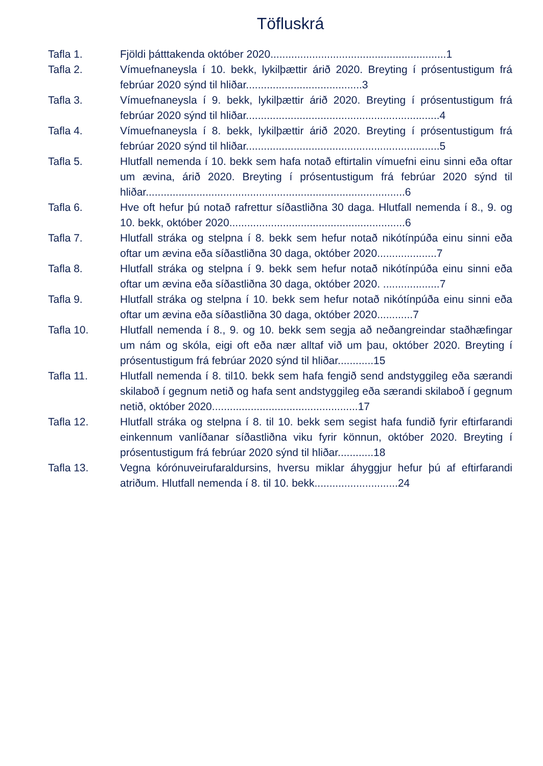Töfluskrá
Tafla 1. Fjöldi þátttakenda október 2020...........................................................1
Tafla 2. Vímuefnaneysla í 10. bekk, lykilþættir árið 2020. Breyting í prósentustigum frá febrúar 2020 sýnd til hliðar.......................................3
Tafla 3. Vímuefnaneysla í 9. bekk, lykilþættir árið 2020. Breyting í prósentustigum frá febrúar 2020 sýnd til hliðar.................................................................4
Tafla 4. Vímuefnaneysla í 8. bekk, lykilþættir árið 2020. Breyting í prósentustigum frá febrúar 2020 sýnd til hliðar.................................................................5
Tafla 5. Hlutfall nemenda í 10. bekk sem hafa notað eftirtalin vímuefni einu sinni eða oftar um ævina, árið 2020. Breyting í prósentustigum frá febrúar 2020 sýnd til hliðar.......................................................................................6
Tafla 6. Hve oft hefur þú notað rafrettur síðastliðna 30 daga. Hlutfall nemenda í 8., 9. og 10. bekk, október 2020...........................................................6
Tafla 7. Hlutfall stráka og stelpna í 8. bekk sem hefur notað nikótínpúða einu sinni eða oftar um ævina eða síðastliðna 30 daga, október 2020....................7
Tafla 8. Hlutfall stráka og stelpna í 9. bekk sem hefur notað nikótínpúða einu sinni eða oftar um ævina eða síðastliðna 30 daga, október 2020. ...................7
Tafla 9. Hlutfall stráka og stelpna í 10. bekk sem hefur notað nikótínpúða einu sinni eða oftar um ævina eða síðastliðna 30 daga, október 2020............7
Tafla 10. Hlutfall nemenda í 8., 9. og 10. bekk sem segja að neðangreindar staðhæfingar um nám og skóla, eigi oft eða nær alltaf við um þau, október 2020. Breyting í prósentustigum frá febrúar 2020 sýnd til hliðar............15
Tafla 11. Hlutfall nemenda í 8. til10. bekk sem hafa fengið send andstyggileg eða særandi skilaboð í gegnum netið og hafa sent andstyggileg eða særandi skilaboð í gegnum netið, október 2020.................................................17
Tafla 12. Hlutfall stráka og stelpna í 8. til 10. bekk sem segist hafa fundið fyrir eftirfarandi einkennum vanlíðanar síðastliðna viku fyrir könnun, október 2020. Breyting í prósentustigum frá febrúar 2020 sýnd til hliðar............18
Tafla 13. Vegna kórónuveirufaraldursins, hversu miklar áhyggjur hefur þú af eftirfarandi atriðum. Hlutfall nemenda í 8. til 10. bekk............................24